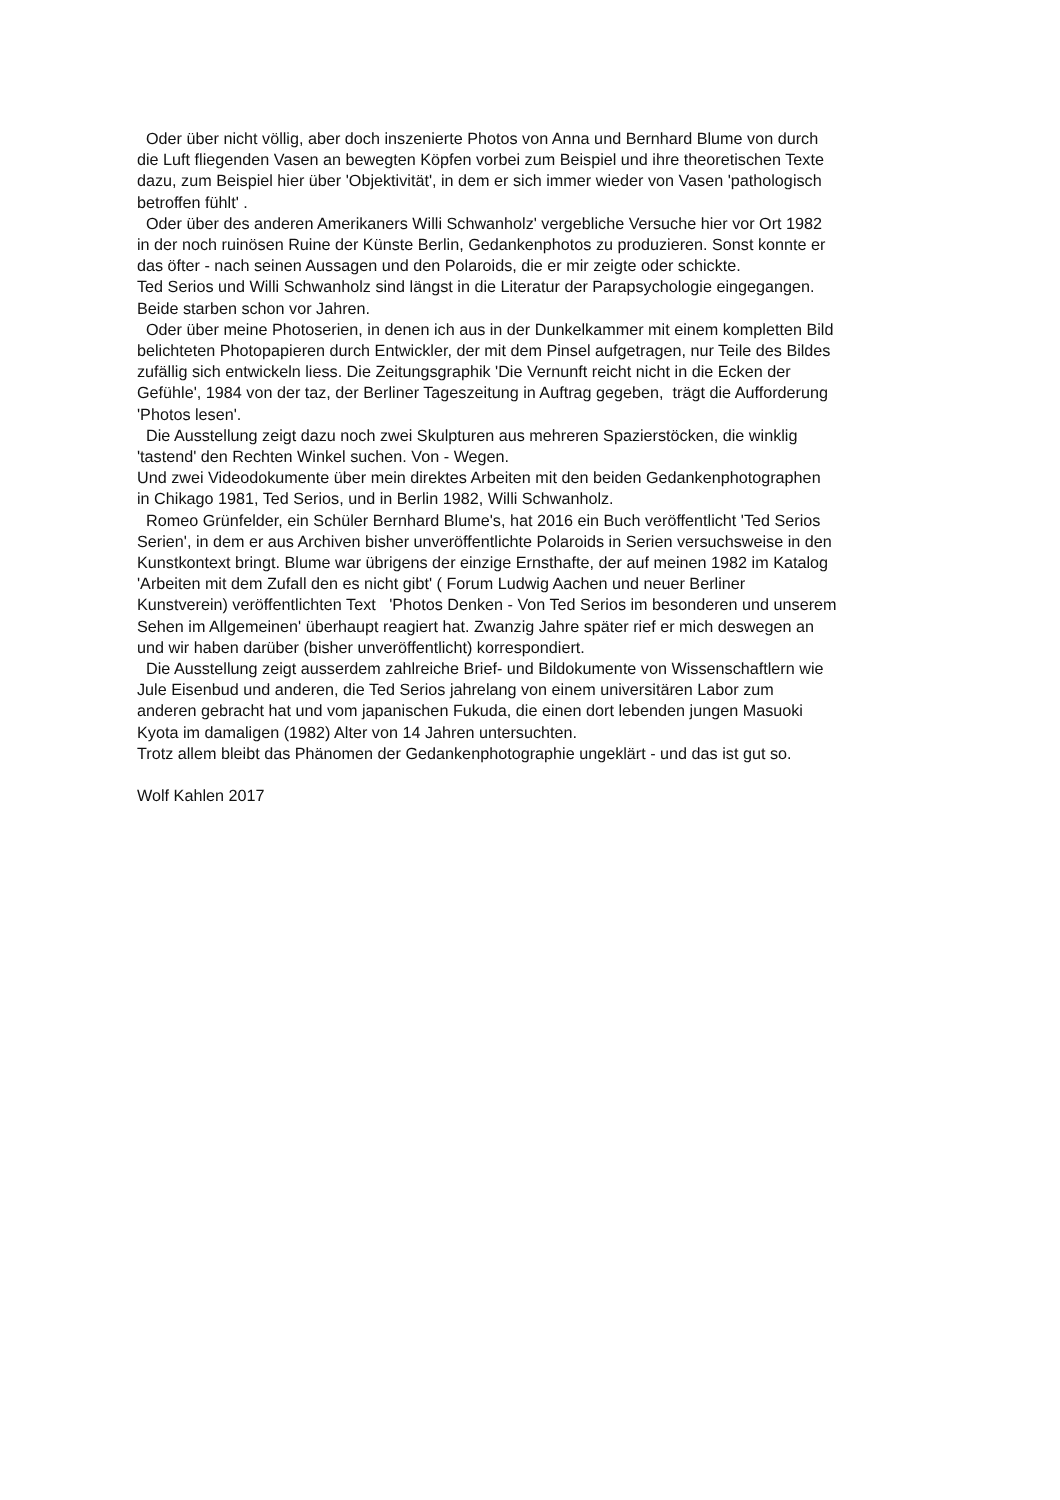Oder über nicht völlig, aber doch inszenierte Photos von Anna und Bernhard Blume von durch
die Luft fliegenden Vasen an bewegten Köpfen vorbei zum Beispiel und ihre theoretischen Texte
dazu, zum Beispiel hier über 'Objektivität', in dem er sich immer wieder von Vasen 'pathologisch
betroffen fühlt' .
Oder über des anderen Amerikaners Willi Schwanholz' vergebliche Versuche hier vor Ort 1982
in der noch ruinösen Ruine der Künste Berlin, Gedankenphotos zu produzieren. Sonst konnte er
das öfter - nach seinen Aussagen und den Polaroids, die er mir zeigte oder schickte.
Ted Serios und Willi Schwanholz sind längst in die Literatur der Parapsychologie eingegangen.
Beide starben schon vor Jahren.
Oder über meine Photoserien, in denen ich aus in der Dunkelkammer mit einem kompletten Bild
belichteten Photopapieren durch Entwickler, der mit dem Pinsel aufgetragen, nur Teile des Bildes
zufällig sich entwickeln liess. Die Zeitungsgraphik 'Die Vernunft reicht nicht in die Ecken der
Gefühle', 1984 von der taz, der Berliner Tageszeitung in Auftrag gegeben, trägt die Aufforderung
'Photos lesen'.
Die Ausstellung zeigt dazu noch zwei Skulpturen aus mehreren Spazierstöcken, die winklig
'tastend' den Rechten Winkel suchen. Von - Wegen.
Und zwei Videodokumente über mein direktes Arbeiten mit den beiden Gedankenphotographen
in Chikago 1981, Ted Serios, und in Berlin 1982, Willi Schwanholz.
Romeo Grünfelder, ein Schüler Bernhard Blume's, hat 2016 ein Buch veröffentlicht 'Ted Serios
Serien', in dem er aus Archiven bisher unveröffentlichte Polaroids in Serien versuchsweise in den
Kunstkontext bringt. Blume war übrigens der einzige Ernsthafte, der auf meinen 1982 im Katalog
'Arbeiten mit dem Zufall den es nicht gibt' ( Forum Ludwig Aachen und neuer Berliner
Kunstverein) veröffentlichten Text 'Photos Denken - Von Ted Serios im besonderen und unserem
Sehen im Allgemeinen' überhaupt reagiert hat. Zwanzig Jahre später rief er mich deswegen an
und wir haben darüber (bisher unveröffentlicht) korrespondiert.
Die Ausstellung zeigt ausserdem zahlreiche Brief- und Bildokumente von Wissenschaftlern wie
Jule Eisenbud und anderen, die Ted Serios jahrelang von einem universitären Labor zum
anderen gebracht hat und vom japanischen Fukuda, die einen dort lebenden jungen Masuoki
Kyota im damaligen (1982) Alter von 14 Jahren untersuchten.
Trotz allem bleibt das Phänomen der Gedankenphotographie ungeklärt - und das ist gut so.
Wolf Kahlen 2017